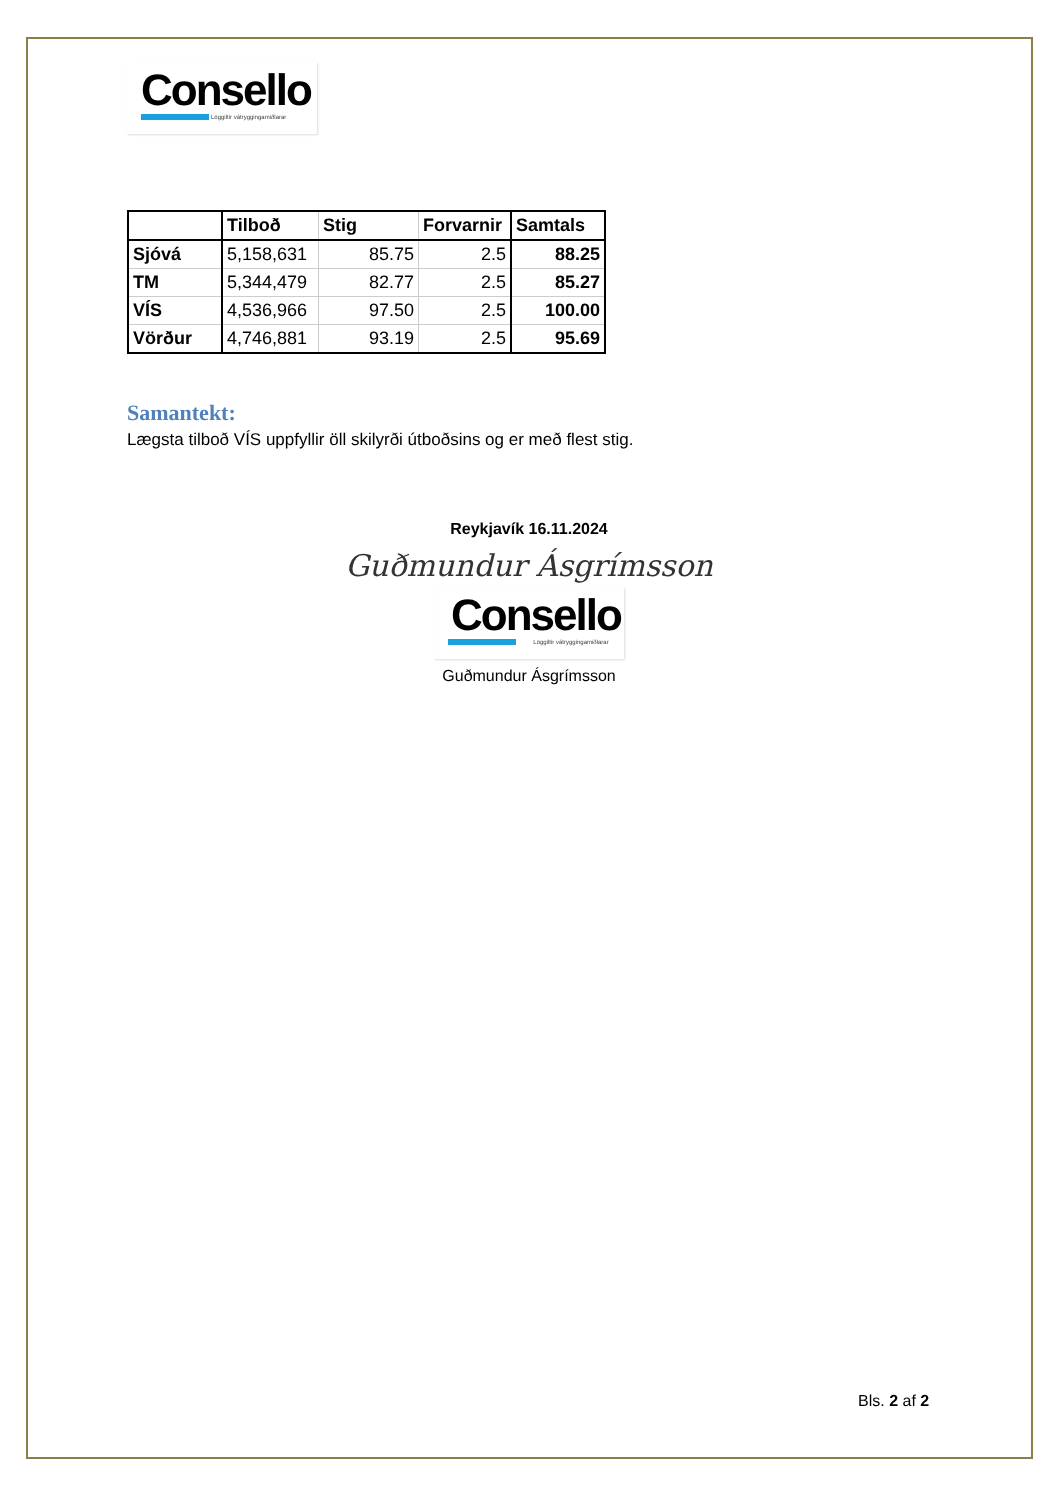Consello
Löggiltir vátryggingamiðlarar
| | Tilboð | Stig | Forvarnir | Samtals |
| --- | --- | --- | --- | --- |
| Sjóvá | 5,158,631 | 85.75 | 2.5 | 88.25 |
| TM | 5,344,479 | 82.77 | 2.5 | 85.27 |
| VÍS | 4,536,966 | 97.50 | 2.5 | 100.00 |
| Vörður | 4,746,881 | 93.19 | 2.5 | 95.69 |
Samantekt:
Lægsta tilboð VÍS uppfyllir öll skilyrði útboðsins og er með flest stig.
Reykjavík 16.11.2024
Guðmundur Ásgrímsson
Consello
Löggiltir vátryggingamiðlarar
Guðmundur Ásgrímsson
Bls. 2 af 2